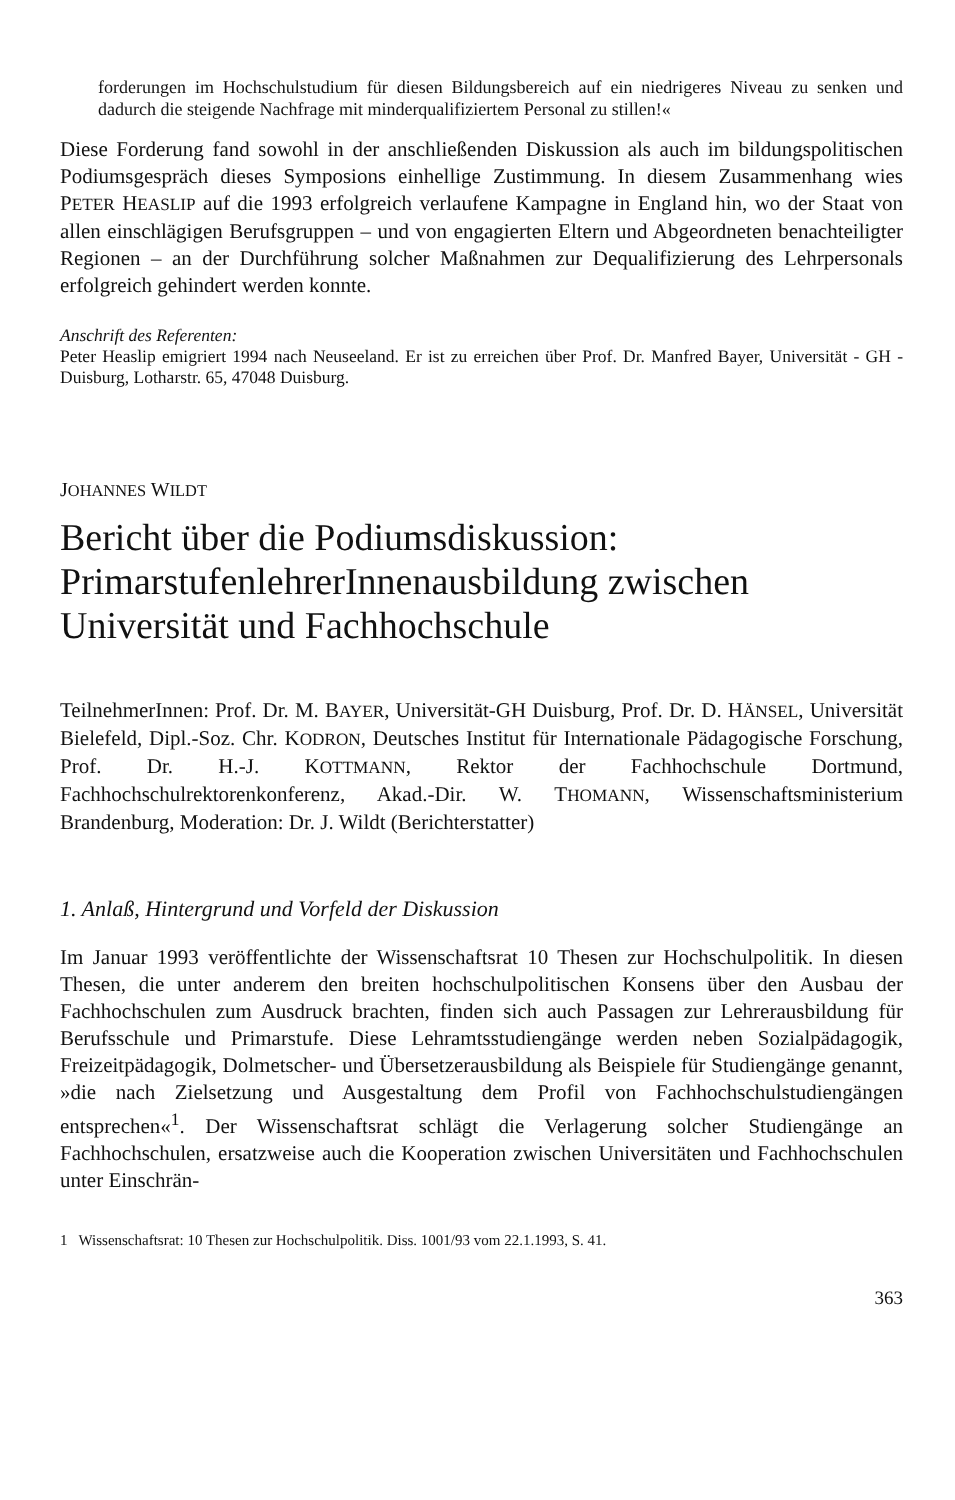forderungen im Hochschulstudium für diesen Bildungsbereich auf ein niedrigeres Niveau zu senken und dadurch die steigende Nachfrage mit minderqualifiziertem Personal zu stillen!«
Diese Forderung fand sowohl in der anschließenden Diskussion als auch im bildungspolitischen Podiumsgespräch dieses Symposions einhellige Zustimmung. In diesem Zusammenhang wies PETER HEASLIP auf die 1993 erfolgreich verlaufene Kampagne in England hin, wo der Staat von allen einschlägigen Berufsgruppen – und von engagierten Eltern und Abgeordneten benachteiligter Regionen – an der Durchführung solcher Maßnahmen zur Dequalifizierung des Lehrpersonals erfolgreich gehindert werden konnte.
Anschrift des Referenten:
Peter Heaslip emigriert 1994 nach Neuseeland. Er ist zu erreichen über Prof. Dr. Manfred Bayer, Universität - GH - Duisburg, Lotharstr. 65, 47048 Duisburg.
JOHANNES WILDT
Bericht über die Podiumsdiskussion: PrimarstufenlehrerInnenausbildung zwischen Universität und Fachhochschule
TeilnehmerInnen: Prof. Dr. M. BAYER, Universität-GH Duisburg, Prof. Dr. D. HÄNSEL, Universität Bielefeld, Dipl.-Soz. Chr. KODRON, Deutsches Institut für Internationale Pädagogische Forschung, Prof. Dr. H.-J. KOTTMANN, Rektor der Fachhochschule Dortmund, Fachhochschulrektorenkonferenz, Akad.-Dir. W. THOMANN, Wissenschaftsministerium Brandenburg, Moderation: Dr. J. Wildt (Berichterstatter)
1. Anlaß, Hintergrund und Vorfeld der Diskussion
Im Januar 1993 veröffentlichte der Wissenschaftsrat 10 Thesen zur Hochschulpolitik. In diesen Thesen, die unter anderem den breiten hochschulpolitischen Konsens über den Ausbau der Fachhochschulen zum Ausdruck brachten, finden sich auch Passagen zur Lehrerausbildung für Berufsschule und Primarstufe. Diese Lehramtsstudiengänge werden neben Sozialpädagogik, Freizeitpädagogik, Dolmetscher- und Übersetzerausbildung als Beispiele für Studiengänge genannt, »die nach Zielsetzung und Ausgestaltung dem Profil von Fachhochschulstudiengängen entsprechen«<sup>1</sup>. Der Wissenschaftsrat schlägt die Verlagerung solcher Studiengänge an Fachhochschulen, ersatzweise auch die Kooperation zwischen Universitäten und Fachhochschulen unter Einschrän-
1 Wissenschaftsrat: 10 Thesen zur Hochschulpolitik. Diss. 1001/93 vom 22.1.1993, S. 41.
363